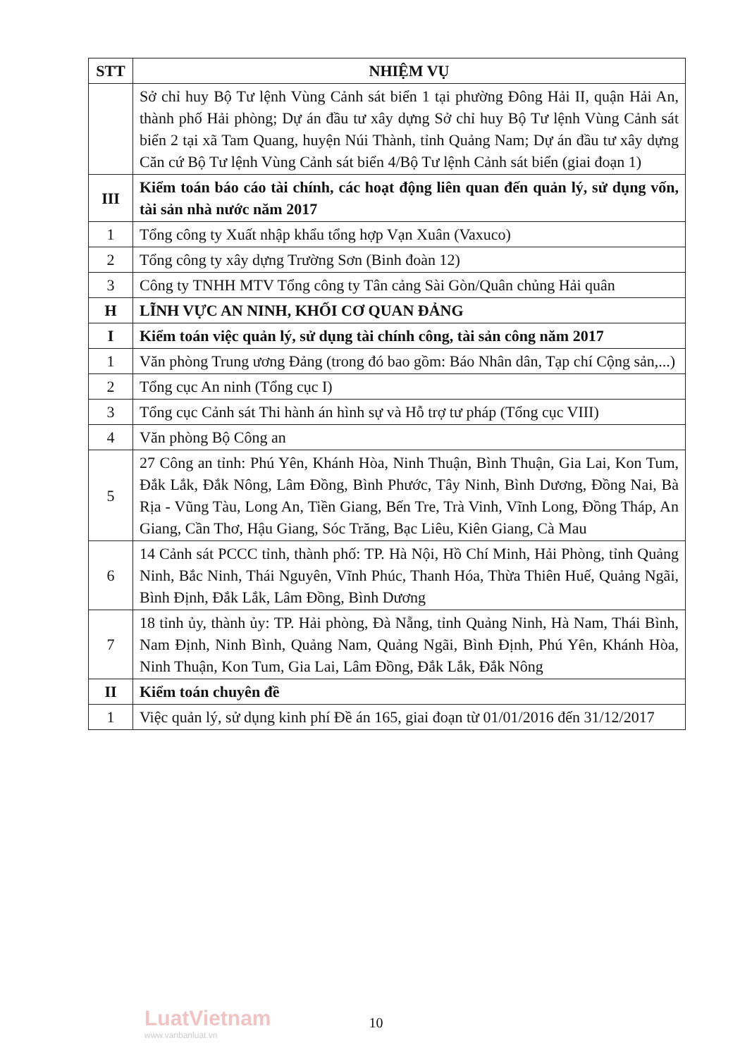| STT | NHIỆM VỤ |
| --- | --- |
| | Sở chỉ huy Bộ Tư lệnh Vùng Cảnh sát biển 1 tại phường Đông Hải II, quận Hải An, thành phố Hải phòng; Dự án đầu tư xây dựng Sở chỉ huy Bộ Tư lệnh Vùng Cảnh sát biển 2 tại xã Tam Quang, huyện Núi Thành, tỉnh Quảng Nam; Dự án đầu tư xây dựng Căn cứ Bộ Tư lệnh Vùng Cảnh sát biển 4/Bộ Tư lệnh Cảnh sát biển (giai đoạn 1) |
| III | Kiểm toán báo cáo tài chính, các hoạt động liên quan đến quản lý, sử dụng vốn, tài sản nhà nước năm 2017 |
| 1 | Tổng công ty Xuất nhập khẩu tổng hợp Vạn Xuân (Vaxuco) |
| 2 | Tổng công ty xây dựng Trường Sơn (Binh đoàn 12) |
| 3 | Công ty TNHH MTV Tổng công ty Tân cảng Sài Gòn/Quân chủng Hải quân |
| H | LĨNH VỰC AN NINH, KHỐI CƠ QUAN ĐẢNG |
| I | Kiểm toán việc quản lý, sử dụng tài chính công, tài sản công năm 2017 |
| 1 | Văn phòng Trung ương Đảng (trong đó bao gồm: Báo Nhân dân, Tạp chí Cộng sản,...) |
| 2 | Tổng cục An ninh (Tổng cục I) |
| 3 | Tổng cục Cảnh sát Thi hành án hình sự và Hỗ trợ tư pháp (Tổng cục VIII) |
| 4 | Văn phòng Bộ Công an |
| 5 | 27 Công an tỉnh: Phú Yên, Khánh Hòa, Ninh Thuận, Bình Thuận, Gia Lai, Kon Tum, Đắk Lắk, Đắk Nông, Lâm Đồng, Bình Phước, Tây Ninh, Bình Dương, Đồng Nai, Bà Rịa - Vũng Tàu, Long An, Tiền Giang, Bến Tre, Trà Vinh, Vĩnh Long, Đồng Tháp, An Giang, Cần Thơ, Hậu Giang, Sóc Trăng, Bạc Liêu, Kiên Giang, Cà Mau |
| 6 | 14 Cảnh sát PCCC tỉnh, thành phố: TP. Hà Nội, Hồ Chí Minh, Hải Phòng, tỉnh Quảng Ninh, Bắc Ninh, Thái Nguyên, Vĩnh Phúc, Thanh Hóa, Thừa Thiên Huế, Quảng Ngãi, Bình Định, Đắk Lắk, Lâm Đồng, Bình Dương |
| 7 | 18 tỉnh ủy, thành ủy: TP. Hải phòng, Đà Nẵng, tỉnh Quảng Ninh, Hà Nam, Thái Bình, Nam Định, Ninh Bình, Quảng Nam, Quảng Ngãi, Bình Định, Phú Yên, Khánh Hòa, Ninh Thuận, Kon Tum, Gia Lai, Lâm Đồng, Đắk Lắk, Đắk Nông |
| II | Kiểm toán chuyên đề |
| 1 | Việc quản lý, sử dụng kinh phí Đề án 165, giai đoạn từ 01/01/2016 đến 31/12/2017 |
LuatVietnam
www.vanbanluat.vn
10